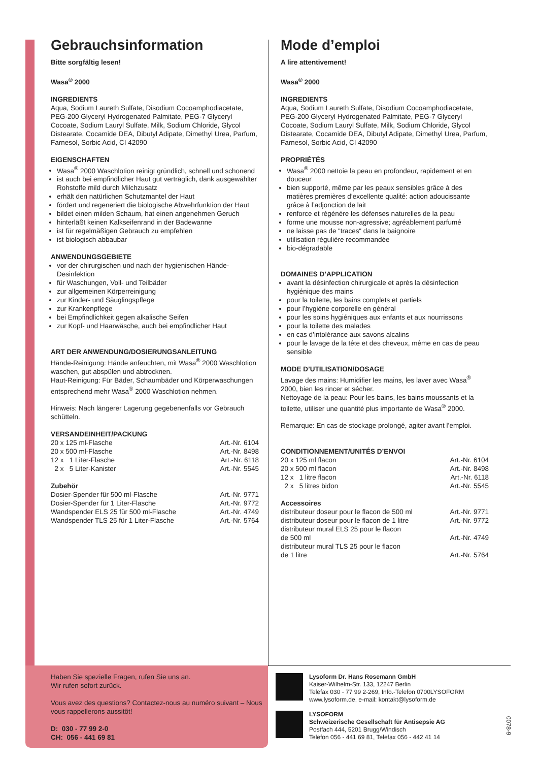Gebrauchsinformation
Bitte sorgfältig lesen!
Wasa<sup>®</sup> 2000
INGREDIENTS
Aqua, Sodium Laureth Sulfate, Disodium Cocoamphodiacetate, PEG-200 Glyceryl Hydrogenated Palmitate, PEG-7 Glyceryl Cocoate, Sodium Lauryl Sulfate, Milk, Sodium Chloride, Glycol Distearate, Cocamide DEA, Dibutyl Adipate, Dimethyl Urea, Parfum, Farnesol, Sorbic Acid, CI 42090
EIGENSCHAFTEN
Wasa<sup>®</sup> 2000 Waschlotion reinigt gründlich, schnell und schonend
ist auch bei empfindlicher Haut gut verträglich, dank ausgewählter Rohstoffe mild durch Milchzusatz
erhält den natürlichen Schutzmantel der Haut
fördert und regeneriert die biologische Abwehrfunktion der Haut
bildet einen milden Schaum, hat einen angenehmen Geruch
hinterläßt keinen Kalkseifenrand in der Badewanne
ist für regelmäßigen Gebrauch zu empfehlen
ist biologisch abbaubar
ANWENDUNGSGEBIETE
vor der chirurgischen und nach der hygienischen Hände-Desinfektion
für Waschungen, Voll- und Teilbäder
zur allgemeinen Körperreinigung
zur Kinder- und Säuglingspflege
zur Krankenpflege
bei Empfindlichkeit gegen alkalische Seifen
zur Kopf- und Haarwäsche, auch bei empfindlicher Haut
ART DER ANWENDUNG/DOSIERUNGSANLEITUNG
Hände-Reinigung: Hände anfeuchten, mit Wasa<sup>®</sup> 2000 Waschlotion waschen, gut abspülen und abtrocknen.
Haut-Reinigung: Für Bäder, Schaumbäder und Körperwaschungen entsprechend mehr Wasa<sup>®</sup> 2000 Waschlotion nehmen.
Hinweis: Nach längerer Lagerung gegebenenfalls vor Gebrauch schütteln.
VERSANDEINHEIT/PACKUNG
| 20 x 125 ml-Flasche | Art.-Nr. 6104 |
| 20 x 500 ml-Flasche | Art.-Nr. 8498 |
| 12 x 1 Liter-Flasche | Art.-Nr. 6118 |
| 2 x 5 Liter-Kanister | Art.-Nr. 5545 |
Zubehör
| Dosier-Spender für 500 ml-Flasche | Art.-Nr. 9771 |
| Dosier-Spender für 1 Liter-Flasche | Art.-Nr. 9772 |
| Wandspender ELS 25 für 500 ml-Flasche | Art.-Nr. 4749 |
| Wandspender TLS 25 für 1 Liter-Flasche | Art.-Nr. 5764 |
Mode d’emploi
A lire attentivement!
Wasa<sup>®</sup> 2000
INGREDIENTS
Aqua, Sodium Laureth Sulfate, Disodium Cocoamphodiacetate, PEG-200 Glyceryl Hydrogenated Palmitate, PEG-7 Glyceryl Cocoate, Sodium Lauryl Sulfate, Milk, Sodium Chloride, Glycol Distearate, Cocamide DEA, Dibutyl Adipate, Dimethyl Urea, Parfum, Farnesol, Sorbic Acid, CI 42090
PROPRIÉTÉS
Wasa<sup>®</sup> 2000 nettoie la peau en profondeur, rapidement et en douceur
bien supporté, même par les peaux sensibles grâce à des matières premières d’excellente qualité: action adoucissante grâce à l’adjonction de lait
renforce et régénère les défenses naturelles de la peau
forme une mousse non-agressive; agréablement parfumé
ne laisse pas de “traces“ dans la baignoire
utilisation régulière recommandée
bio-dégradable
DOMAINES D’APPLICATION
avant la désinfection chirurgicale et après la désinfection hygiénique des mains
pour la toilette, les bains complets et partiels
pour l’hygiène corporelle en général
pour les soins hygiéniques aux enfants et aux nourrissons
pour la toilette des malades
en cas d’intolérance aux savons alcalins
pour le lavage de la tête et des cheveux, même en cas de peau sensible
MODE D’UTILISATION/DOSAGE
Lavage des mains: Humidifier les mains, les laver avec Wasa<sup>®</sup> 2000, bien les rincer et sécher.
Nettoyage de la peau: Pour les bains, les bains moussants et la toilette, utiliser une quantité plus importante de Wasa<sup>®</sup> 2000.
Remarque: En cas de stockage prolongé, agiter avant l’emploi.
CONDITIONNEMENT/UNITÉS D’ENVOI
| 20 x 125 ml flacon | Art.-Nr. 6104 |
| 20 x 500 ml flacon | Art.-Nr. 8498 |
| 12 x 1 litre flacon | Art.-Nr. 6118 |
| 2 x 5 litres bidon | Art.-Nr. 5545 |
Accessoires
| distributeur doseur pour le flacon de 500 ml | Art.-Nr. 9771 |
| distributeur doseur pour le flacon de 1 litre | Art.-Nr. 9772 |
| distributeur mural ELS 25 pour le flacon de 500 ml | Art.-Nr. 4749 |
| distributeur mural TLS 25 pour le flacon de 1 litre | Art.-Nr. 5764 |
Haben Sie spezielle Fragen, rufen Sie uns an.
Wir rufen sofort zurück.
Vous avez des questions? Contactez-nous au numéro suivant – Nous vous rappellerons aussitôt!
D: 030 - 77 99 2-0
CH: 056 - 441 69 81
Lysoform Dr. Hans Rosemann GmbH
Kaiser-Wilhelm-Str. 133, 12247 Berlin
Telefax 030 - 77 99 2-269, Info.-Telefon 0700LYSOFORM
www.lysoform.de, e-mail: kontakt@lysoform.de
LYSOFORM
Schweizerische Gesellschaft für Antisepsie AG
Postfach 444, 5201 Brugg/Windisch
Telefon 056 - 441 69 81, Telefax 056 - 442 41 14
0078-9